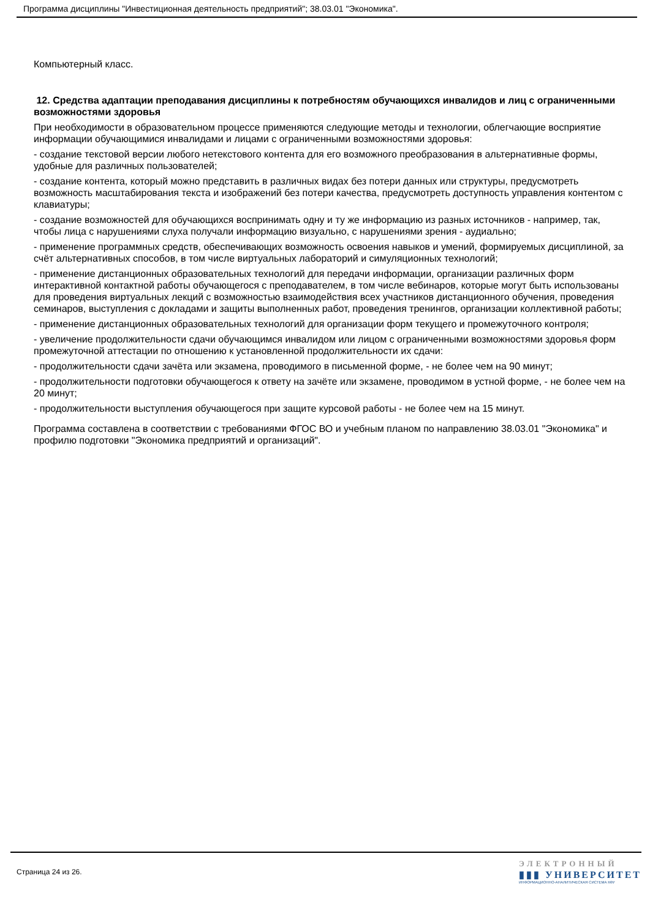Программа дисциплины "Инвестиционная деятельность предприятий"; 38.03.01 "Экономика".
Компьютерный класс.
12. Средства адаптации преподавания дисциплины к потребностям обучающихся инвалидов и лиц с ограниченными возможностями здоровья
При необходимости в образовательном процессе применяются следующие методы и технологии, облегчающие восприятие информации обучающимися инвалидами и лицами с ограниченными возможностями здоровья:
- создание текстовой версии любого нетекстового контента для его возможного преобразования в альтернативные формы, удобные для различных пользователей;
- создание контента, который можно представить в различных видах без потери данных или структуры, предусмотреть возможность масштабирования текста и изображений без потери качества, предусмотреть доступность управления контентом с клавиатуры;
- создание возможностей для обучающихся воспринимать одну и ту же информацию из разных источников - например, так, чтобы лица с нарушениями слуха получали информацию визуально, с нарушениями зрения - аудиально;
- применение программных средств, обеспечивающих возможность освоения навыков и умений, формируемых дисциплиной, за счёт альтернативных способов, в том числе виртуальных лабораторий и симуляционных технологий;
- применение дистанционных образовательных технологий для передачи информации, организации различных форм интерактивной контактной работы обучающегося с преподавателем, в том числе вебинаров, которые могут быть использованы для проведения виртуальных лекций с возможностью взаимодействия всех участников дистанционного обучения, проведения семинаров, выступления с докладами и защиты выполненных работ, проведения тренингов, организации коллективной работы;
- применение дистанционных образовательных технологий для организации форм текущего и промежуточного контроля;
- увеличение продолжительности сдачи обучающимся инвалидом или лицом с ограниченными возможностями здоровья форм промежуточной аттестации по отношению к установленной продолжительности их сдачи:
- продолжительности сдачи зачёта или экзамена, проводимого в письменной форме, - не более чем на 90 минут;
- продолжительности подготовки обучающегося к ответу на зачёте или экзамене, проводимом в устной форме, - не более чем на 20 минут;
- продолжительности выступления обучающегося при защите курсовой работы - не более чем на 15 минут.
Программа составлена в соответствии с требованиями ФГОС ВО и учебным планом по направлению 38.03.01 "Экономика" и профилю подготовки "Экономика предприятий и организаций".
Страница 24 из 26.
ЭЛЕКТРОННЫЙ
▮▮▮ УНИВЕРСИТЕТ
ИНФОРМАЦИОННО-АНАЛИТИЧЕСКАЯ СИСТЕМА КФУ